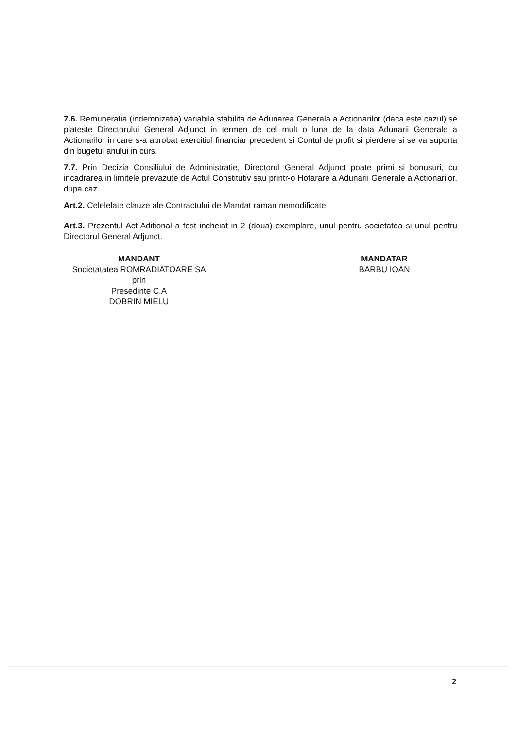7.6. Remuneratia (indemnizatia) variabila stabilita de Adunarea Generala a Actionarilor (daca este cazul) se plateste Directorului General Adjunct in termen de cel mult o luna de la data Adunarii Generale a Actionarilor in care s-a aprobat exercitiul financiar precedent si Contul de profit si pierdere si se va suporta din bugetul anului in curs.
7.7. Prin Decizia Consiliului de Administratie, Directorul General Adjunct poate primi si bonusuri, cu incadrarea in limitele prevazute de Actul Constitutiv sau printr-o Hotarare a Adunarii Generale a Actionarilor, dupa caz.
Art.2. Celelelate clauze ale Contractului de Mandat raman nemodificate.
Art.3. Prezentul Act Aditional a fost incheiat in 2 (doua) exemplare, unul pentru societatea si unul pentru Directorul General Adjunct.
MANDANT
Societatatea ROMRADIATOARE SA
prin
Presedinte C.A
DOBRIN MIELU
MANDATAR
BARBU IOAN
2